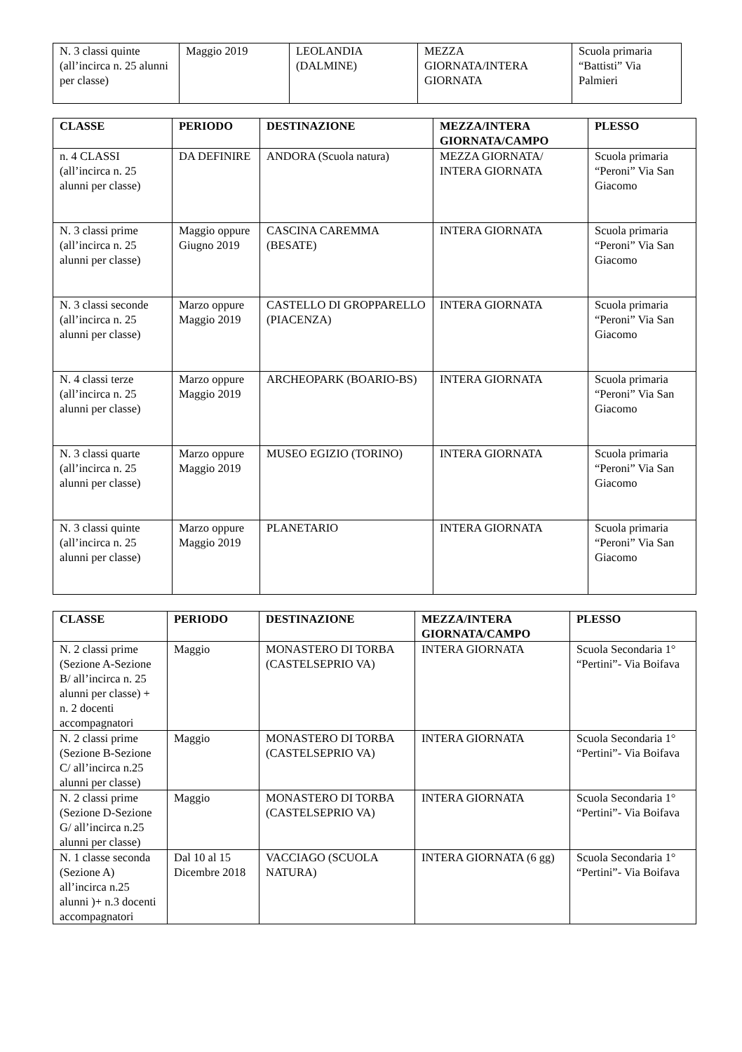| N. 3 classi quinte (all’incirca n. 25 alunni per classe) | Maggio 2019 | LEOLANDIA (DALMINE) | MEZZA GIORNATA/INTERA GIORNATA | Scuola primaria “Battisti” Via Palmieri |
| CLASSE | PERIODO | DESTINAZIONE | MEZZA/INTERA GIORNATA/CAMPO | PLESSO |
| --- | --- | --- | --- | --- |
| n. 4 CLASSI (all’incirca n. 25 alunni per classe) | DA DEFINIRE | ANDORA (Scuola natura) | MEZZA GIORNATA/ INTERA GIORNATA | Scuola primaria “Peroni” Via San Giacomo |
| N. 3 classi prime (all’incirca n. 25 alunni per classe) | Maggio oppure Giugno 2019 | CASCINA CAREMMA (BESATE) | INTERA GIORNATA | Scuola primaria “Peroni” Via San Giacomo |
| N. 3 classi seconde (all’incirca n. 25 alunni per classe) | Marzo oppure Maggio 2019 | CASTELLO DI GROPPARELLO (PIACENZA) | INTERA GIORNATA | Scuola primaria “Peroni” Via San Giacomo |
| N. 4 classi terze (all’incirca n. 25 alunni per classe) | Marzo oppure Maggio 2019 | ARCHEOPARK (BOARIO-BS) | INTERA GIORNATA | Scuola primaria “Peroni” Via San Giacomo |
| N. 3 classi quarte (all’incirca n. 25 alunni per classe) | Marzo oppure Maggio 2019 | MUSEO EGIZIO (TORINO) | INTERA GIORNATA | Scuola primaria “Peroni” Via San Giacomo |
| N. 3 classi quinte (all’incirca n. 25 alunni per classe) | Marzo oppure Maggio 2019 | PLANETARIO | INTERA GIORNATA | Scuola primaria “Peroni” Via San Giacomo |
| CLASSE | PERIODO | DESTINAZIONE | MEZZA/INTERA GIORNATA/CAMPO | PLESSO |
| --- | --- | --- | --- | --- |
| N. 2 classi prime (Sezione A-Sezione B/ all’incirca n. 25 alunni per classe) + n. 2 docenti accompagnatori | Maggio | MONASTERO DI TORBA (CASTELSEPRIO VA) | INTERA GIORNATA | Scuola Secondaria 1° “Pertini”- Via Boifava |
| N. 2 classi prime (Sezione B-Sezione C/ all’incirca n.25 alunni per classe) | Maggio | MONASTERO DI TORBA (CASTELSEPRIO VA) | INTERA GIORNATA | Scuola Secondaria 1° “Pertini”- Via Boifava |
| N. 2 classi prime (Sezione D-Sezione G/ all’incirca n.25 alunni per classe) | Maggio | MONASTERO DI TORBA (CASTELSEPRIO VA) | INTERA GIORNATA | Scuola Secondaria 1° “Pertini”- Via Boifava |
| N. 1 classe seconda (Sezione A) all’incirca n.25 alunni )+ n.3 docenti accompagnatori | Dal 10 al 15 Dicembre 2018 | VACCIAGO (SCUOLA NATURA) | INTERA GIORNATA (6 gg) | Scuola Secondaria 1° “Pertini”- Via Boifava |